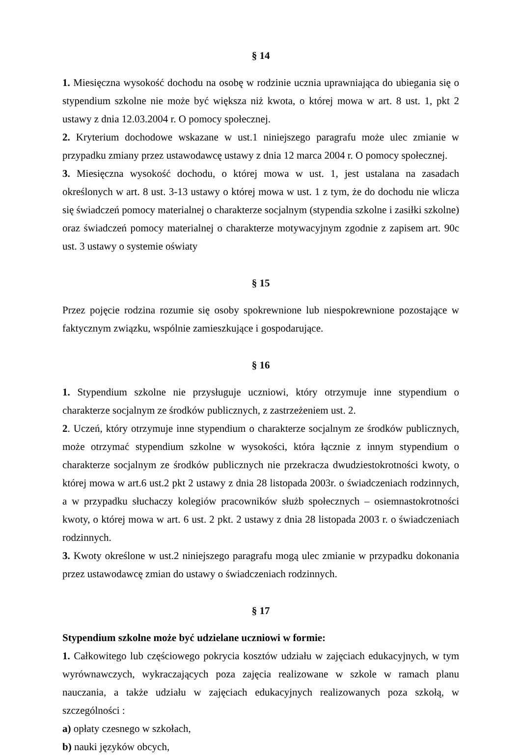§ 14
1. Miesięczna wysokość dochodu na osobę w rodzinie ucznia uprawniająca do ubiegania się o stypendium szkolne nie może być większa niż kwota, o której mowa w art. 8 ust. 1, pkt 2 ustawy z dnia 12.03.2004 r. O pomocy społecznej.
2. Kryterium dochodowe wskazane w ust.1 niniejszego paragrafu może ulec zmianie w przypadku zmiany przez ustawodawcę ustawy z dnia 12 marca 2004 r. O pomocy społecznej.
3. Miesięczna wysokość dochodu, o której mowa w ust. 1, jest ustalana na zasadach określonych w art. 8 ust. 3-13 ustawy o której mowa w ust. 1 z tym, że do dochodu nie wlicza się świadczeń pomocy materialnej o charakterze socjalnym (stypendia szkolne i zasiłki szkolne) oraz świadczeń pomocy materialnej o charakterze motywacyjnym zgodnie z zapisem art. 90c ust. 3 ustawy o systemie oświaty
§ 15
Przez pojęcie rodzina rozumie się osoby spokrewnione lub niespokrewnione pozostające w faktycznym związku, wspólnie zamieszkujące i gospodarujące.
§ 16
1. Stypendium szkolne nie przysługuje uczniowi, który otrzymuje inne stypendium o charakterze socjalnym ze środków publicznych, z zastrzeżeniem ust. 2.
2. Uczeń, który otrzymuje inne stypendium o charakterze socjalnym ze środków publicznych, może otrzymać stypendium szkolne w wysokości, która łącznie z innym stypendium o charakterze socjalnym ze środków publicznych nie przekracza dwudziestokrotności kwoty, o której mowa w art.6 ust.2 pkt 2 ustawy z dnia 28 listopada 2003r. o świadczeniach rodzinnych, a w przypadku słuchaczy kolegiów pracowników służb społecznych – osiemnastokrotności kwoty, o której mowa w art. 6 ust. 2 pkt. 2 ustawy z dnia 28 listopada 2003 r. o świadczeniach rodzinnych.
3. Kwoty określone w ust.2 niniejszego paragrafu mogą ulec zmianie w przypadku dokonania przez ustawodawcę zmian do ustawy o świadczeniach rodzinnych.
§ 17
Stypendium szkolne może być udzielane uczniowi w formie:
1. Całkowitego lub częściowego pokrycia kosztów udziału w zajęciach edukacyjnych, w tym wyrównawczych, wykraczających poza zajęcia realizowane w szkole w ramach planu nauczania, a także udziału w zajęciach edukacyjnych realizowanych poza szkołą, w szczególności :
a) opłaty czesnego w szkołach,
b) nauki języków obcych,